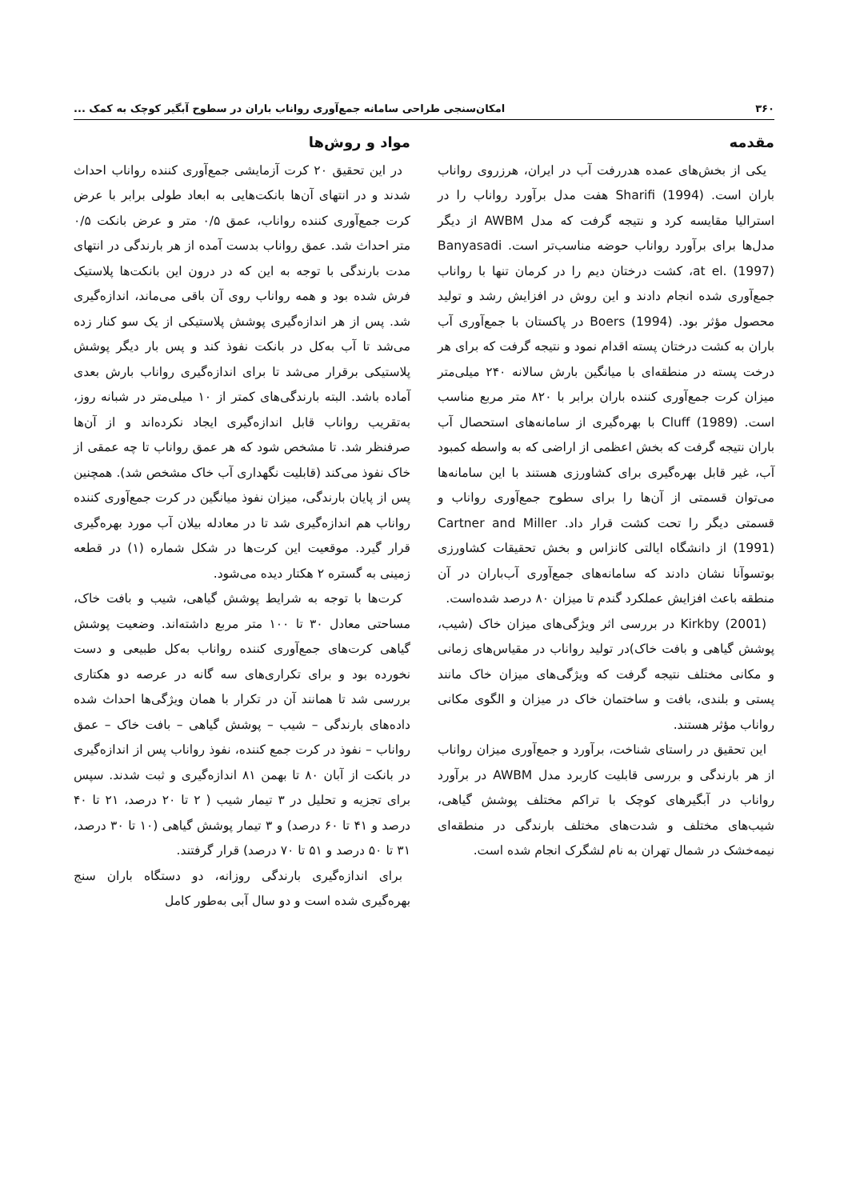۳۶۰ امکان‌سنجی طراحی سامانه جمع‌آوری رواناب باران در سطوح آبگیر کوچک به کمک ...
مقدمه
یکی از بخش‌های عمده هدررفت آب در ایران، هرزروی رواناب باران است. Sharifi (1994) هفت مدل برآورد رواناب را در استرالیا مقایسه کرد و نتیجه گرفت که مدل AWBM از دیگر مدل‌ها برای برآورد رواناب حوضه مناسب‌تر است. Banyasadi at el. (1997)، کشت درختان دیم را در کرمان تنها با رواناب جمع‌آوری شده انجام دادند و این روش در افزایش رشد و تولید محصول مؤثر بود. Boers (1994) در پاکستان با جمع‌آوری آب باران به کشت درختان پسته اقدام نمود و نتیجه گرفت که برای هر درخت پسته در منطقه‌ای با میانگین بارش سالانه ۲۴۰ میلی‌متر میزان کرت جمع‌آوری کننده باران برابر با ۸۲۰ متر مربع مناسب است. Cluff (1989) با بهره‌گیری از سامانه‌های استحصال آب باران نتیجه گرفت که بخش اعظمی از اراضی که به واسطه کمبود آب، غیر قابل بهره‌گیری برای کشاورزی هستند با این سامانه‌ها می‌توان قسمتی از آن‌ها را برای سطوح جمع‌آوری رواناب و قسمتی دیگر را تحت کشت قرار داد. Cartner and Miller (1991) از دانشگاه ایالتی کانزاس و بخش تحقیقات کشاورزی بوتسوآنا نشان دادند که سامانه‌های جمع‌آوری آب‌باران در آن منطقه باعث افزایش عملکرد گندم تا میزان ۸۰ درصد شده‌است.
Kirkby (2001) در بررسی اثر ویژگی‌های میزان خاک (شیب، پوشش گیاهی و بافت خاک)در تولید رواناب در مقیاس‌های زمانی و مکانی مختلف نتیجه گرفت که ویژگی‌های میزان خاک مانند پستی و بلندی، بافت و ساختمان خاک در میزان و الگوی مکانی رواناب مؤثر هستند.
این تحقیق در راستای شناخت، برآورد و جمع‌آوری میزان رواناب از هر بارندگی و بررسی قابلیت کاربرد مدل AWBM در برآورد رواناب در آبگیرهای کوچک با تراکم مختلف پوشش گیاهی، شیب‌های مختلف و شدت‌های مختلف بارندگی در منطقه‌ای نیمه‌خشک در شمال تهران به نام لشگرک انجام شده است.
مواد و روش‌ها
در این تحقیق ۲۰ کرت آزمایشی جمع‌آوری کننده رواناب احداث شدند و در انتهای آن‌ها بانکت‌هایی به ابعاد طولی برابر با عرض کرت جمع‌آوری کننده رواناب، عمق ۰/۵ متر و عرض بانکت ۰/۵ متر احداث شد. عمق رواناب بدست آمده از هر بارندگی در انتهای مدت بارندگی با توجه به این که در درون این بانکت‌ها پلاستیک فرش شده بود و همه رواناب روی آن باقی می‌ماند، اندازه‌گیری شد. پس از هر اندازه‌گیری پوشش پلاستیکی از یک سو کنار زده می‌شد تا آب به‌کل در بانکت نفوذ کند و پس بار دیگر پوشش پلاستیکی برقرار می‌شد تا برای اندازه‌گیری رواناب بارش بعدی آماده باشد. البته بارندگی‌های کمتر از ۱۰ میلی‌متر در شبانه روز، به‌تقریب رواناب قابل اندازه‌گیری ایجاد نکرده‌اند و از آن‌ها صرفنظر شد. تا مشخص شود که هر عمق رواناب تا چه عمقی از خاک نفوذ می‌کند (قابلیت نگهداری آب خاک مشخص شد). همچنین پس از پایان بارندگی، میزان نفوذ میانگین در کرت جمع‌آوری کننده رواناب هم اندازه‌گیری شد تا در معادله بیلان آب مورد بهره‌گیری قرار گیرد. موقعیت این کرت‌ها در شکل شماره (۱) در قطعه زمینی به گستره ۲ هکتار دیده می‌شود.
کرت‌ها با توجه به شرایط پوشش گیاهی، شیب و بافت خاک، مساحتی معادل ۳۰ تا ۱۰۰ متر مربع داشته‌اند. وضعیت پوشش گیاهی کرت‌های جمع‌آوری کننده رواناب به‌کل طبیعی و دست نخورده بود و برای تکراری‌های سه گانه در عرصه دو هکتاری بررسی شد تا همانند آن در تکرار با همان ویژگی‌ها احداث شده داده‌های بارندگی – شیب – پوشش گیاهی – بافت خاک – عمق رواناب – نفوذ در کرت جمع کننده، نفوذ رواناب پس از اندازه‌گیری در بانکت از آبان ۸۰ تا بهمن ۸۱ اندازه‌گیری و ثبت شدند. سپس برای تجزیه و تحلیل در ۳ تیمار شیب ( ۲ تا ۲۰ درصد، ۲۱ تا ۴۰ درصد و ۴۱ تا ۶۰ درصد) و ۳ تیمار پوشش گیاهی (۱۰ تا ۳۰ درصد، ۳۱ تا ۵۰ درصد و ۵۱ تا ۷۰ درصد) قرار گرفتند.
برای اندازه‌گیری بارندگی روزانه، دو دستگاه باران سنج بهره‌گیری شده است و دو سال آبی به‌طور کامل